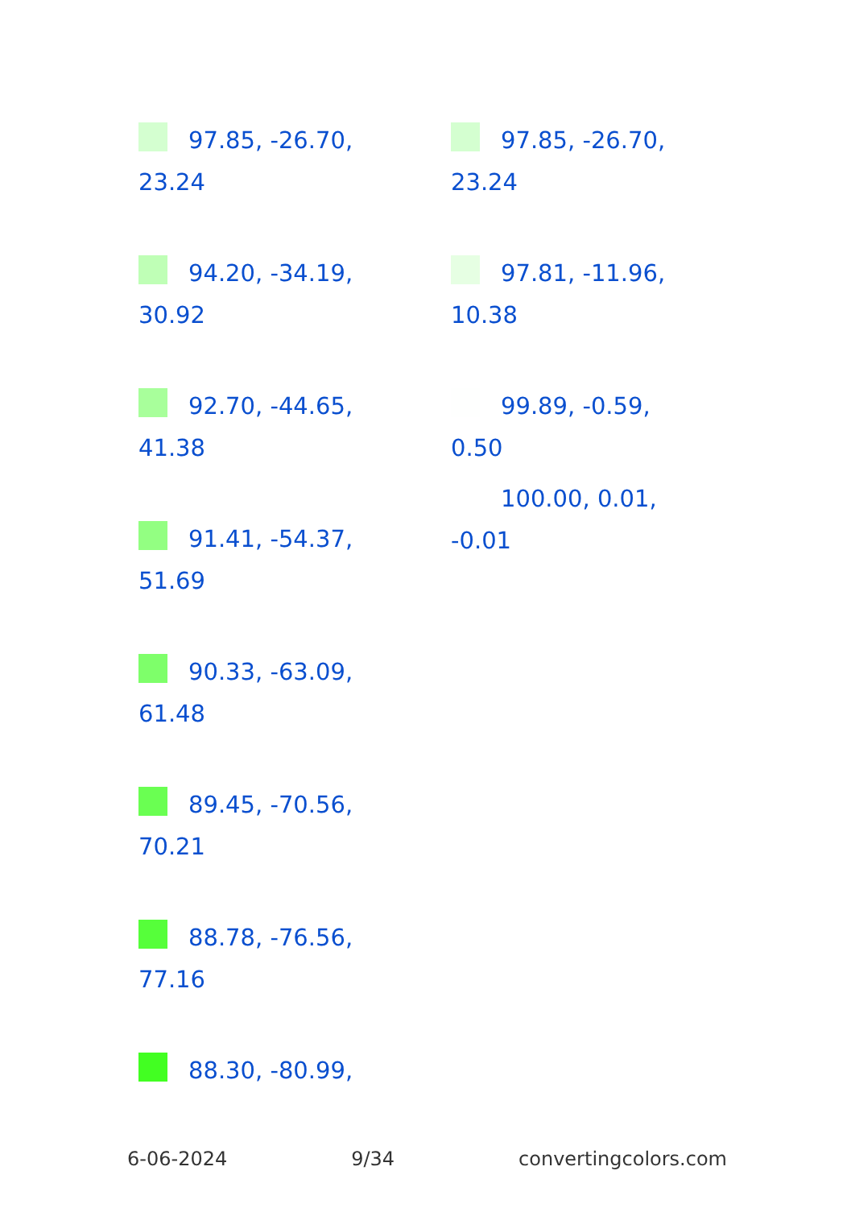97.85, -26.70, 23.24
94.20, -34.19, 30.92
92.70, -44.65, 41.38
91.41, -54.37, 51.69
90.33, -63.09, 61.48
89.45, -70.56, 70.21
88.78, -76.56, 77.16
88.30, -80.99,
97.85, -26.70, 23.24
97.81, -11.96, 10.38
99.89, -0.59, 0.50
100.00, 0.01, -0.01
6-06-2024 9/34 convertingcolors.com